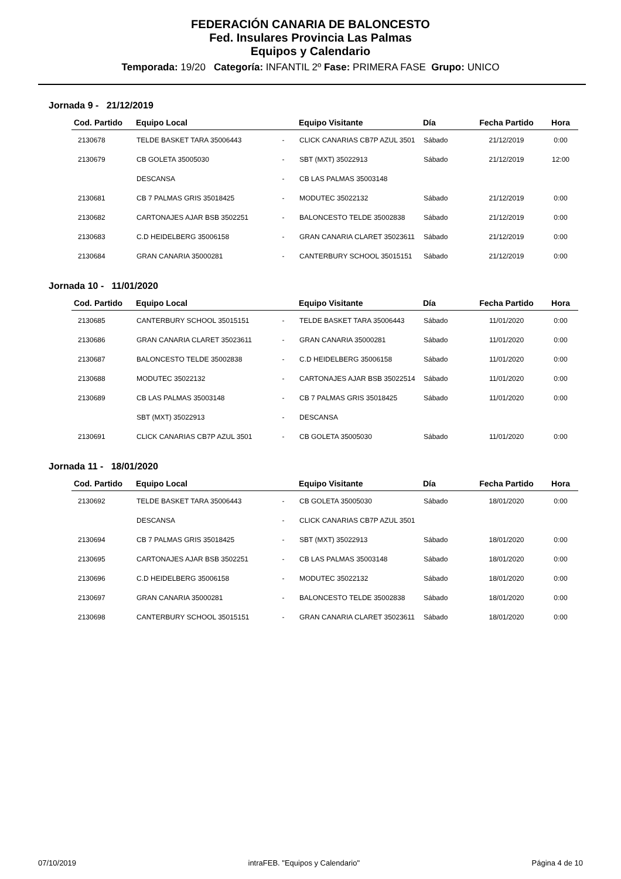FEDERACIÓN CANARIA DE BALONCESTO
Fed. Insulares Provincia Las Palmas
Equipos y Calendario
Temporada: 19/20 Categoría: INFANTIL 2º Fase: PRIMERA FASE Grupo: UNICO
Jornada 9 - 21/12/2019
| Cod. Partido | Equipo Local | | Equipo Visitante | Día | Fecha Partido | Hora |
| --- | --- | --- | --- | --- | --- | --- |
| 2130678 | TELDE BASKET TARA 35006443 | - | CLICK CANARIAS CB7P AZUL 3501 | Sábado | 21/12/2019 | 0:00 |
| 2130679 | CB GOLETA 35005030 | - | SBT (MXT) 35022913 | Sábado | 21/12/2019 | 12:00 |
| | DESCANSA | - | CB LAS PALMAS 35003148 | | | |
| 2130681 | CB 7 PALMAS GRIS 35018425 | - | MODUTEC 35022132 | Sábado | 21/12/2019 | 0:00 |
| 2130682 | CARTONAJES AJAR BSB 3502251 | - | BALONCESTO TELDE 35002838 | Sábado | 21/12/2019 | 0:00 |
| 2130683 | C.D HEIDELBERG 35006158 | - | GRAN CANARIA CLARET 35023611 | Sábado | 21/12/2019 | 0:00 |
| 2130684 | GRAN CANARIA 35000281 | - | CANTERBURY SCHOOL 35015151 | Sábado | 21/12/2019 | 0:00 |
Jornada 10 - 11/01/2020
| Cod. Partido | Equipo Local | | Equipo Visitante | Día | Fecha Partido | Hora |
| --- | --- | --- | --- | --- | --- | --- |
| 2130685 | CANTERBURY SCHOOL 35015151 | - | TELDE BASKET TARA 35006443 | Sábado | 11/01/2020 | 0:00 |
| 2130686 | GRAN CANARIA CLARET 35023611 | - | GRAN CANARIA 35000281 | Sábado | 11/01/2020 | 0:00 |
| 2130687 | BALONCESTO TELDE 35002838 | - | C.D HEIDELBERG 35006158 | Sábado | 11/01/2020 | 0:00 |
| 2130688 | MODUTEC 35022132 | - | CARTONAJES AJAR BSB 35022514 | Sábado | 11/01/2020 | 0:00 |
| 2130689 | CB LAS PALMAS 35003148 | - | CB 7 PALMAS GRIS 35018425 | Sábado | 11/01/2020 | 0:00 |
| | SBT (MXT) 35022913 | - | DESCANSA | | | |
| 2130691 | CLICK CANARIAS CB7P AZUL 3501 | - | CB GOLETA 35005030 | Sábado | 11/01/2020 | 0:00 |
Jornada 11 - 18/01/2020
| Cod. Partido | Equipo Local | | Equipo Visitante | Día | Fecha Partido | Hora |
| --- | --- | --- | --- | --- | --- | --- |
| 2130692 | TELDE BASKET TARA 35006443 | - | CB GOLETA 35005030 | Sábado | 18/01/2020 | 0:00 |
| | DESCANSA | - | CLICK CANARIAS CB7P AZUL 3501 | | | |
| 2130694 | CB 7 PALMAS GRIS 35018425 | - | SBT (MXT) 35022913 | Sábado | 18/01/2020 | 0:00 |
| 2130695 | CARTONAJES AJAR BSB 3502251 | - | CB LAS PALMAS 35003148 | Sábado | 18/01/2020 | 0:00 |
| 2130696 | C.D HEIDELBERG 35006158 | - | MODUTEC 35022132 | Sábado | 18/01/2020 | 0:00 |
| 2130697 | GRAN CANARIA 35000281 | - | BALONCESTO TELDE 35002838 | Sábado | 18/01/2020 | 0:00 |
| 2130698 | CANTERBURY SCHOOL 35015151 | - | GRAN CANARIA CLARET 35023611 | Sábado | 18/01/2020 | 0:00 |
07/10/2019 intraFEB. "Equipos y Calendario" Página 4 de 10